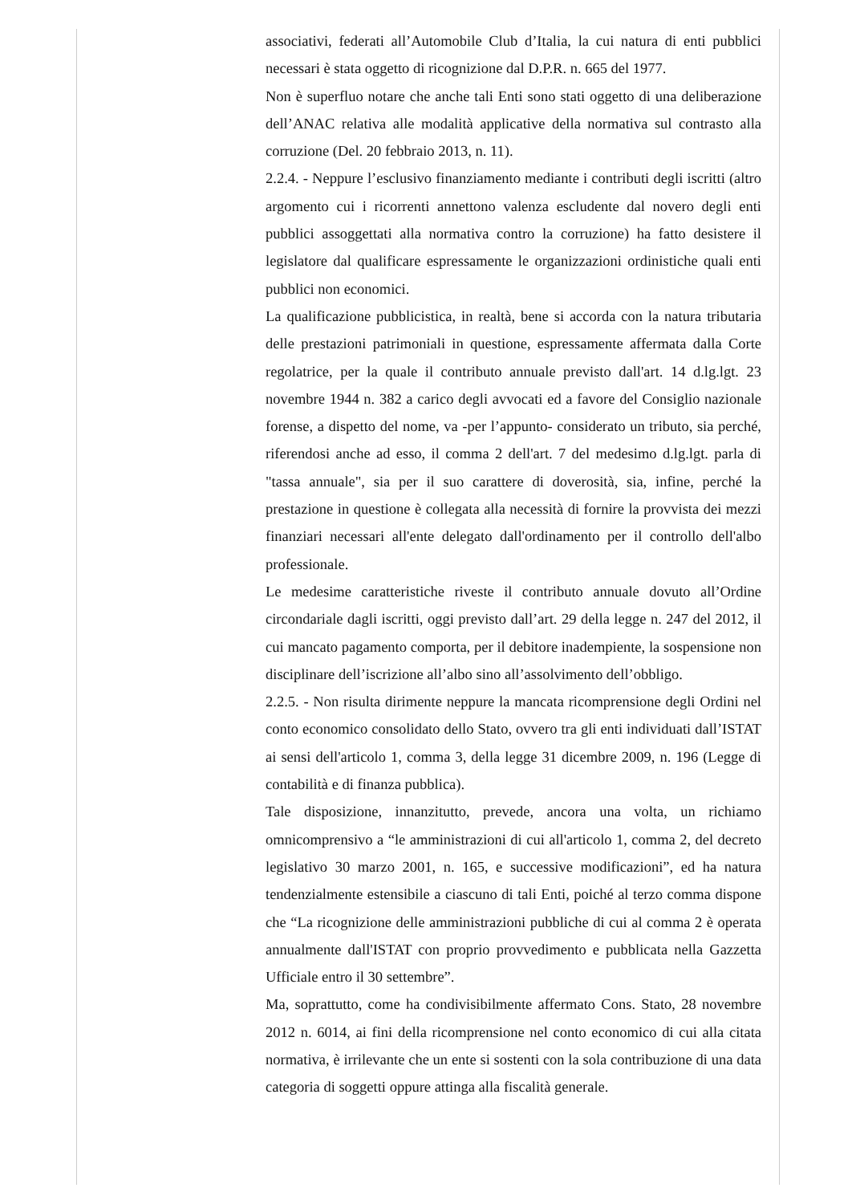associativi, federati all’Automobile Club d’Italia, la cui natura di enti pubblici necessari è stata oggetto di ricognizione dal D.P.R. n. 665 del 1977.
Non è superfluo notare che anche tali Enti sono stati oggetto di una deliberazione dell’ANAC relativa alle modalità applicative della normativa sul contrasto alla corruzione (Del. 20 febbraio 2013, n. 11).
2.2.4. - Neppure l’esclusivo finanziamento mediante i contributi degli iscritti (altro argomento cui i ricorrenti annettono valenza escludente dal novero degli enti pubblici assoggettati alla normativa contro la corruzione) ha fatto desistere il legislatore dal qualificare espressamente le organizzazioni ordinistiche quali enti pubblici non economici.
La qualificazione pubblicistica, in realtà, bene si accorda con la natura tributaria delle prestazioni patrimoniali in questione, espressamente affermata dalla Corte regolatrice, per la quale il contributo annuale previsto dall'art. 14 d.lg.lgt. 23 novembre 1944 n. 382 a carico degli avvocati ed a favore del Consiglio nazionale forense, a dispetto del nome, va -per l’appunto- considerato un tributo, sia perché, riferendosi anche ad esso, il comma 2 dell'art. 7 del medesimo d.lg.lgt. parla di "tassa annuale", sia per il suo carattere di doverosità, sia, infine, perché la prestazione in questione è collegata alla necessità di fornire la provvista dei mezzi finanziari necessari all'ente delegato dall'ordinamento per il controllo dell'albo professionale.
Le medesime caratteristiche riveste il contributo annuale dovuto all’Ordine circondariale dagli iscritti, oggi previsto dall’art. 29 della legge n. 247 del 2012, il cui mancato pagamento comporta, per il debitore inadempiente, la sospensione non disciplinare dell’iscrizione all’albo sino all’assolvimento dell’obbligo.
2.2.5. - Non risulta dirimente neppure la mancata ricomprensione degli Ordini nel conto economico consolidato dello Stato, ovvero tra gli enti individuati dall’ISTAT ai sensi dell'articolo 1, comma 3, della legge 31 dicembre 2009, n. 196 (Legge di contabilità e di finanza pubblica).
Tale disposizione, innanzitutto, prevede, ancora una volta, un richiamo omnicomprensivo a “le amministrazioni di cui all'articolo 1, comma 2, del decreto legislativo 30 marzo 2001, n. 165, e successive modificazioni”, ed ha natura tendenzialmente estensibile a ciascuno di tali Enti, poiché al terzo comma dispone che “La ricognizione delle amministrazioni pubbliche di cui al comma 2 è operata annualmente dall'ISTAT con proprio provvedimento e pubblicata nella Gazzetta Ufficiale entro il 30 settembre”.
Ma, soprattutto, come ha condivisibilmente affermato Cons. Stato, 28 novembre 2012 n. 6014, ai fini della ricomprensione nel conto economico di cui alla citata normativa, è irrilevante che un ente si sostenti con la sola contribuzione di una data categoria di soggetti oppure attinga alla fiscalità generale.